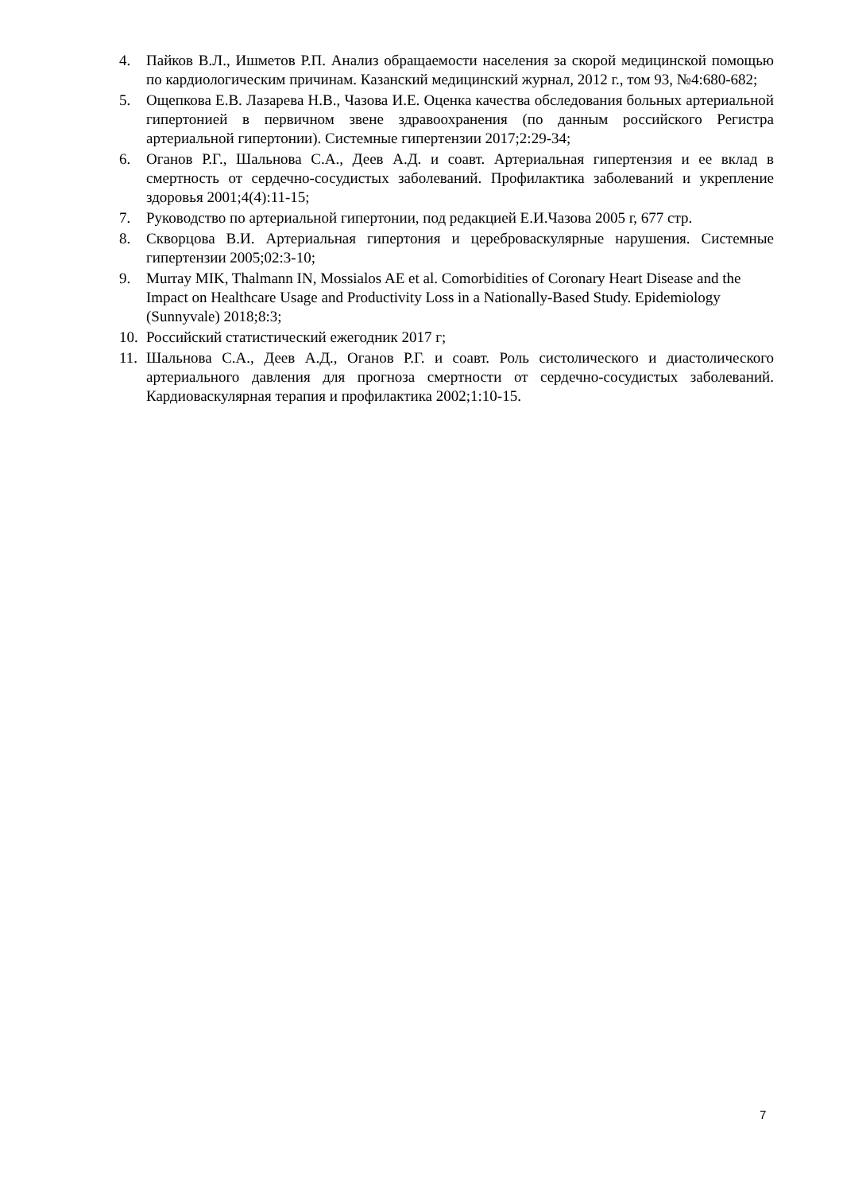4. Пайков В.Л., Ишметов Р.П. Анализ обращаемости населения за скорой медицинской помощью по кардиологическим причинам. Казанский медицинский журнал, 2012 г., том 93, №4:680-682;
5. Ощепкова Е.В. Лазарева Н.В., Чазова И.Е. Оценка качества обследования больных артериальной гипертонией в первичном звене здравоохранения (по данным российского Регистра артериальной гипертонии). Системные гипертензии 2017;2:29-34;
6. Оганов Р.Г., Шальнова С.А., Деев А.Д. и соавт. Артериальная гипертензия и ее вклад в смертность от сердечно-сосудистых заболеваний. Профилактика заболеваний и укрепление здоровья 2001;4(4):11-15;
7. Руководство по артериальной гипертонии, под редакцией Е.И.Чазова 2005 г, 677 стр.
8. Скворцова В.И. Артериальная гипертония и цереброваскулярные нарушения. Системные гипертензии 2005;02:3-10;
9. Murray MIK, Thalmann IN, Mossialos AE et al. Comorbidities of Coronary Heart Disease and the Impact on Healthcare Usage and Productivity Loss in a Nationally-Based Study. Epidemiology (Sunnyvale) 2018;8:3;
10. Российский статистический ежегодник 2017 г;
11. Шальнова С.А., Деев А.Д., Оганов Р.Г. и соавт. Роль систолического и диастолического артериального давления для прогноза смертности от сердечно-сосудистых заболеваний. Кардиоваскулярная терапия и профилактика 2002;1:10-15.
7